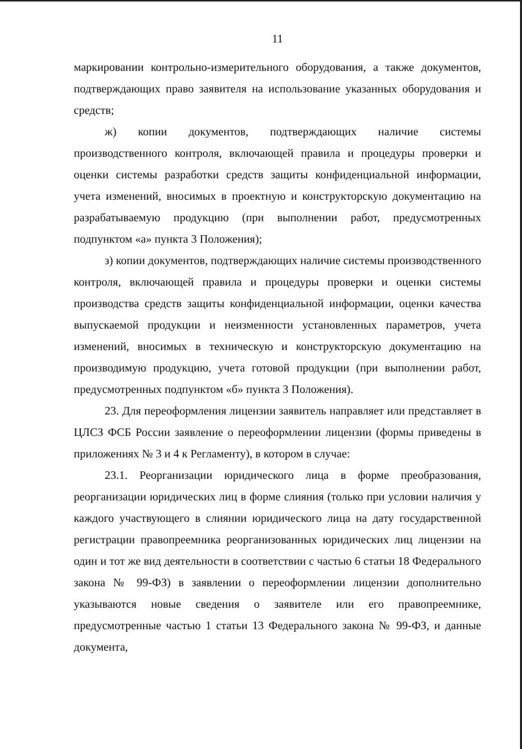11
маркировании контрольно-измерительного оборудования, а также документов, подтверждающих право заявителя на использование указанных оборудования и средств;
ж) копии документов, подтверждающих наличие системы производственного контроля, включающей правила и процедуры проверки и оценки системы разработки средств защиты конфиденциальной информации, учета изменений, вносимых в проектную и конструкторскую документацию на разрабатываемую продукцию (при выполнении работ, предусмотренных подпунктом «а» пункта 3 Положения);
з) копии документов, подтверждающих наличие системы производственного контроля, включающей правила и процедуры проверки и оценки системы производства средств защиты конфиденциальной информации, оценки качества выпускаемой продукции и неизменности установленных параметров, учета изменений, вносимых в техническую и конструкторскую документацию на производимую продукцию, учета готовой продукции (при выполнении работ, предусмотренных подпунктом «б» пункта 3 Положения).
23. Для переоформления лицензии заявитель направляет или представляет в ЦЛСЗ ФСБ России заявление о переоформлении лицензии (формы приведены в приложениях № 3 и 4 к Регламенту), в котором в случае:
23.1. Реорганизации юридического лица в форме преобразования, реорганизации юридических лиц в форме слияния (только при условии наличия у каждого участвующего в слиянии юридического лица на дату государственной регистрации правопреемника реорганизованных юридических лиц лицензии на один и тот же вид деятельности в соответствии с частью 6 статьи 18 Федерального закона № 99-ФЗ) в заявлении о переоформлении лицензии дополнительно указываются новые сведения о заявителе или его правопреемнике, предусмотренные частью 1 статьи 13 Федерального закона № 99-ФЗ, и данные документа,